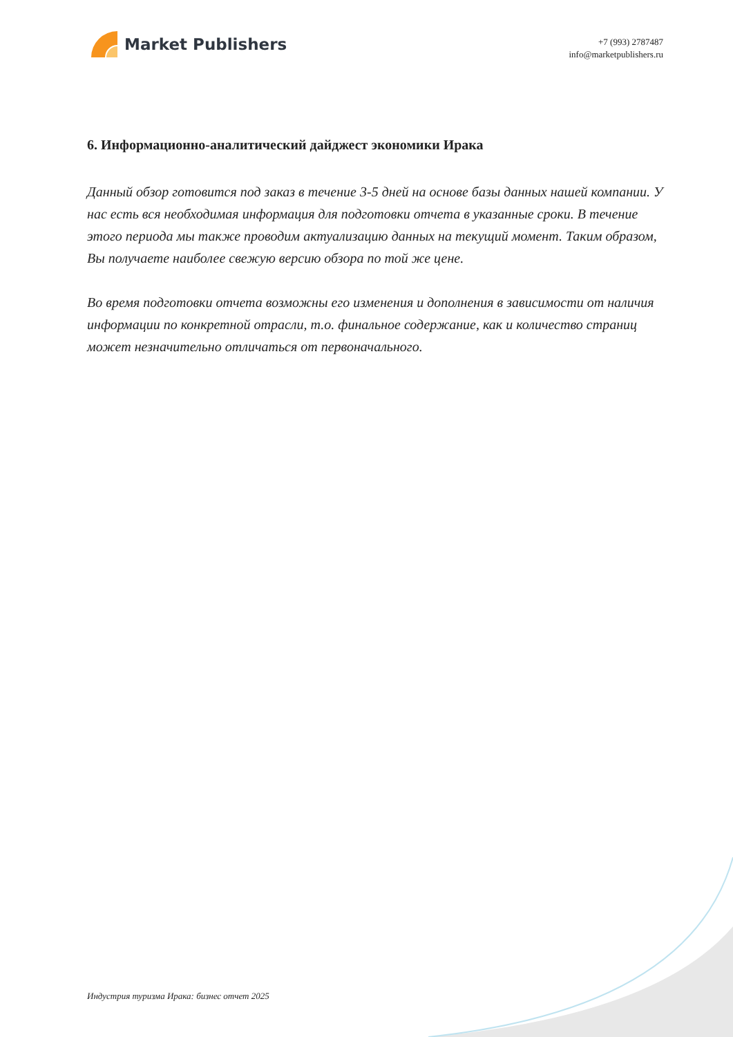Market Publishers
+7 (993) 2787487
info@marketpublishers.ru
6. Информационно-аналитический дайджест экономики Ирака
Данный обзор готовится под заказ в течение 3-5 дней на основе базы данных нашей компании. У нас есть вся необходимая информация для подготовки отчета в указанные сроки. В течение этого периода мы также проводим актуализацию данных на текущий момент. Таким образом, Вы получаете наиболее свежую версию обзора по той же цене.
Во время подготовки отчета возможны его изменения и дополнения в зависимости от наличия информации по конкретной отрасли, т.о. финальное содержание, как и количество страниц может незначительно отличаться от первоначального.
Индустрия туризма Ирака: бизнес отчет 2025